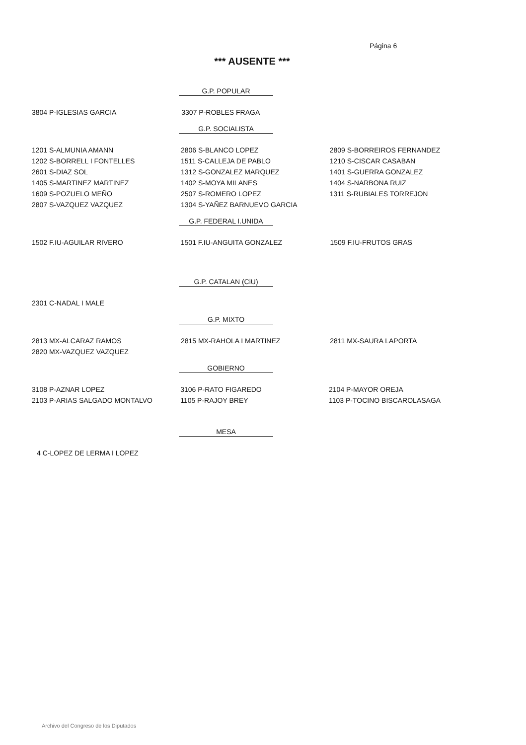Página 6
*** AUSENTE ***
G.P. POPULAR
| 3804 P-IGLESIAS GARCIA | 3307 P-ROBLES FRAGA | |
G.P. SOCIALISTA
| 1201 S-ALMUNIA AMANN | 2806 S-BLANCO LOPEZ | 2809 S-BORREIROS FERNANDEZ |
| 1202 S-BORRELL I FONTELLES | 1511 S-CALLEJA DE PABLO | 1210 S-CISCAR CASABAN |
| 2601 S-DIAZ SOL | 1312 S-GONZALEZ MARQUEZ | 1401 S-GUERRA GONZALEZ |
| 1405 S-MARTINEZ MARTINEZ | 1402 S-MOYA MILANES | 1404 S-NARBONA RUIZ |
| 1609 S-POZUELO MEÑO | 2507 S-ROMERO LOPEZ | 1311 S-RUBIALES TORREJON |
| 2807 S-VAZQUEZ VAZQUEZ | 1304 S-YAÑEZ BARNUEVO GARCIA | |
G.P. FEDERAL I.UNIDA
| 1502 F.IU-AGUILAR RIVERO | 1501 F.IU-ANGUITA GONZALEZ | 1509 F.IU-FRUTOS GRAS |
G.P. CATALAN (CiU)
| 2301 C-NADAL I MALE | | |
G.P. MIXTO
| 2813 MX-ALCARAZ RAMOS | 2815 MX-RAHOLA I MARTINEZ | 2811 MX-SAURA LAPORTA |
| 2820 MX-VAZQUEZ VAZQUEZ | | |
GOBIERNO
| 3108 P-AZNAR LOPEZ | 3106 P-RATO FIGAREDO | 2104 P-MAYOR OREJA |
| 2103 P-ARIAS SALGADO MONTALVO | 1105 P-RAJOY BREY | 1103 P-TOCINO BISCAROLASAGA |
MESA
| 4 C-LOPEZ DE LERMA I LOPEZ | | |
Archivo del Congreso de los Diputados